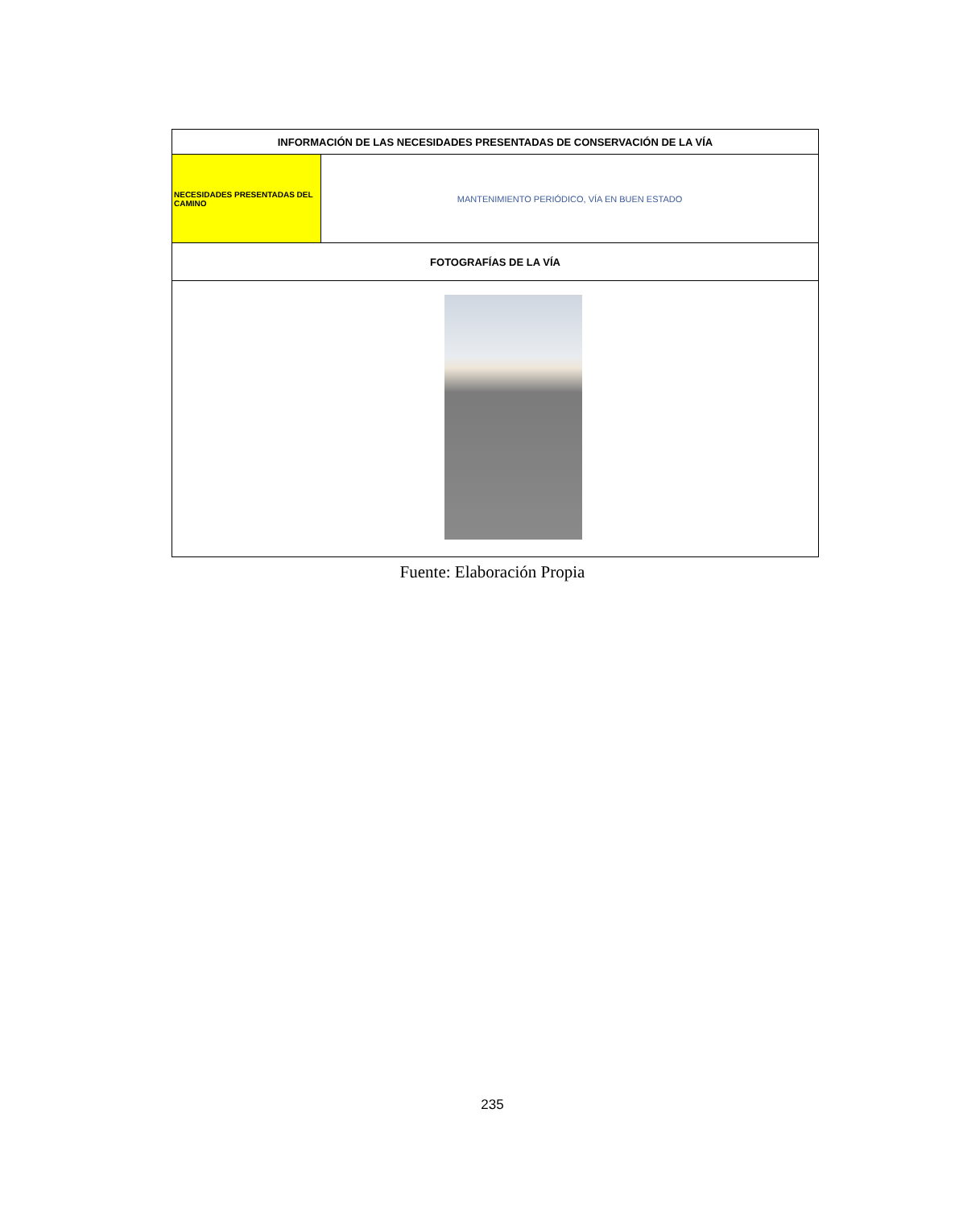| INFORMACIÓN DE LAS NECESIDADES PRESENTADAS DE CONSERVACIÓN DE LA VÍA | |
| --- | --- |
| NECESIDADES PRESENTADAS DEL CAMINO | MANTENIMIENTO PERIÓDICO, VÍA EN BUEN ESTADO |
| FOTOGRAFÍAS DE LA VÍA | |
Fuente: Elaboración Propia
235